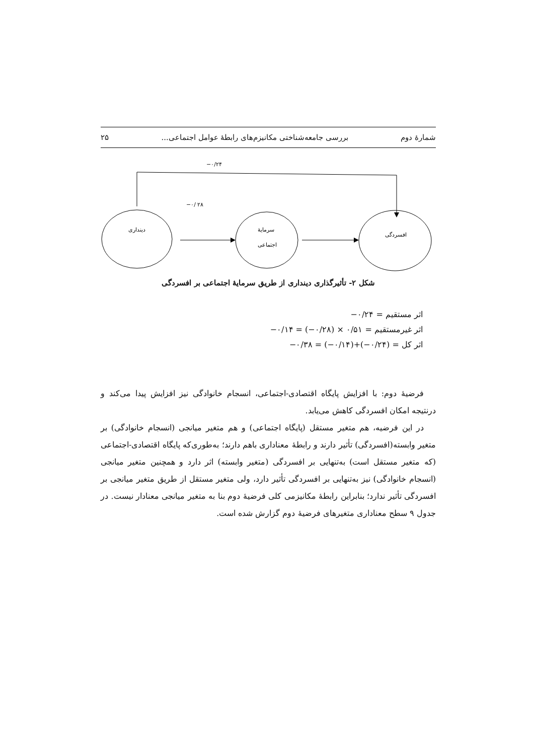شمارۀ دوم بررسی جامعه‌شناختی مکانیزم‌های رابطۀ عوامل اجتماعی... ۲۵
−۰/۲۴
−۰/ ۲۸
دینداری
سرمایۀ
اجتماعی
افسردگی
شکل ۲- تأثیرگذاری دینداری از طریق سرمایۀ اجتماعی بر افسردگی
اثر مستقیم = ‎−۰/۲۴
اثر غیرمستقیم = ‎−۰/۱۴ = (−۰/۲۸) × ۰/۵۱
اثر کل = ‎−۰/۳۸ = (−۰/۱۴)+(−۰/۲۴)
فرضیۀ دوم: با افزایش پایگاه اقتصادی-اجتماعی، انسجام خانوادگی نیز افزایش پیدا می‌کند و درنتیجه امکان افسردگی کاهش می‌یابد.
در این فرضیه، هم متغیر مستقل (پایگاه اجتماعی) و هم متغیر میانجی (انسجام خانوادگی) بر متغیر وابسته(افسردگی) تأثیر دارند و رابطۀ معناداری باهم دارند؛ به‌طوری‌که پایگاه اقتصادی-اجتماعی (که متغیر مستقل است) به‌تنهایی بر افسردگی (متغیر وابسته) اثر دارد و همچنین متغیر میانجی (انسجام خانوادگی) نیز به‌تنهایی بر افسردگی تأثیر دارد، ولی متغیر مستقل از طریق متغیر میانجی بر افسردگی تأثیر ندارد؛ بنابراین رابطۀ مکانیزمی کلی فرضیۀ دوم بنا به متغیر میانجی معنادار نیست. در جدول ۹ سطح معناداری متغیرهای فرضیۀ دوم گزارش شده است.